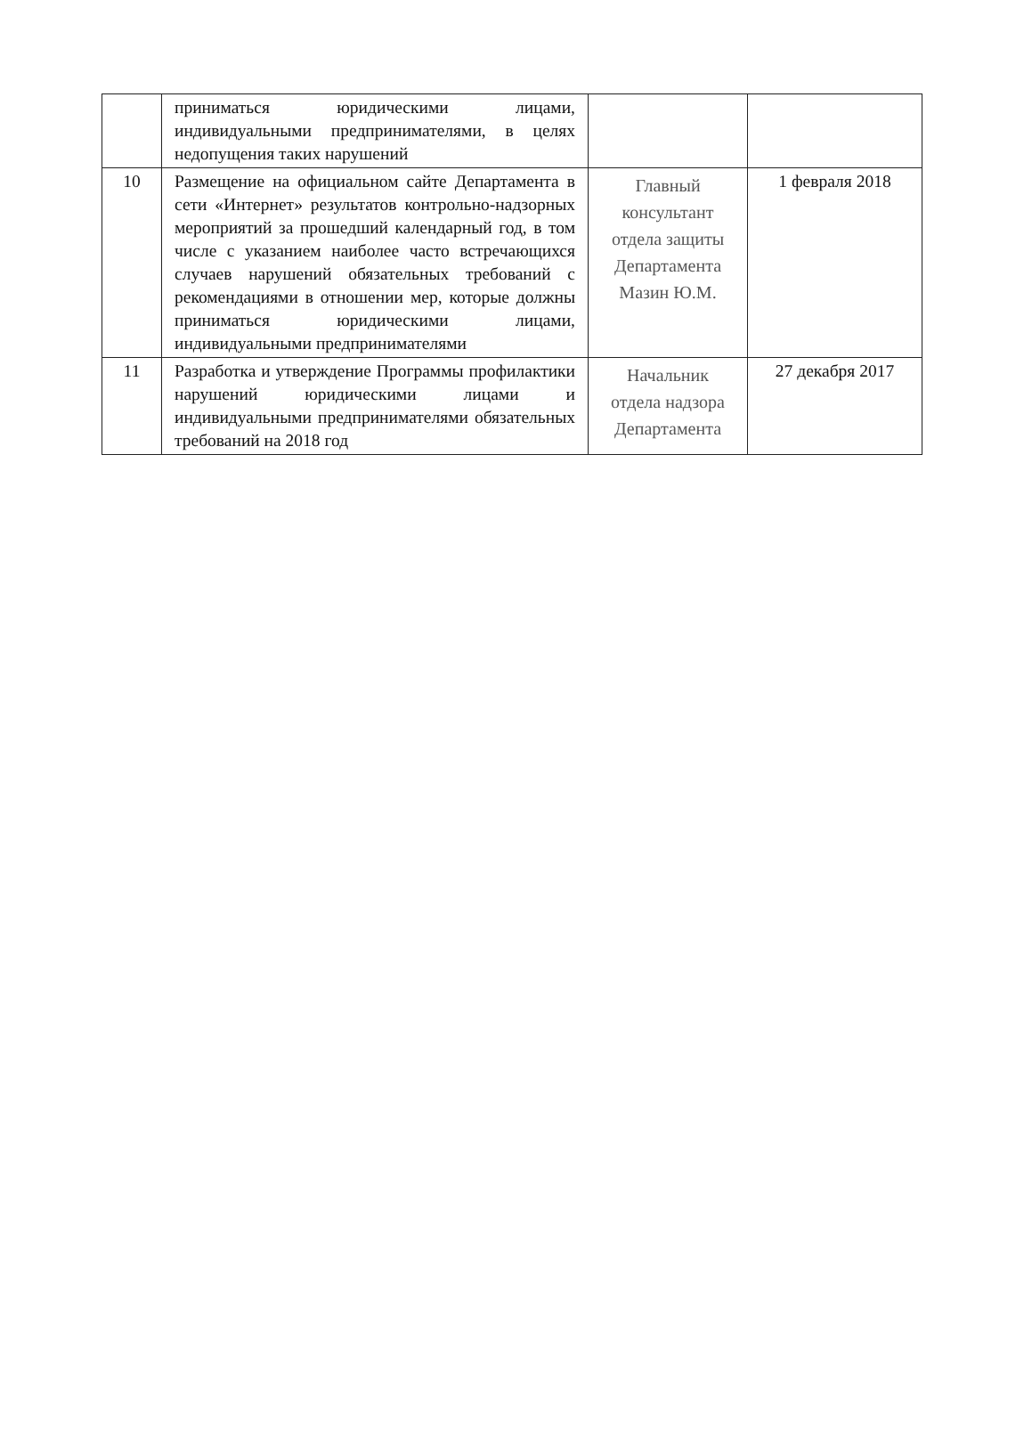| | приниматься юридическими лицами, индивидуальными предпринимателями, в целях недопущения таких нарушений | | |
| 10 | Размещение на официальном сайте Департамента в сети «Интернет» результатов контрольно-надзорных мероприятий за прошедший календарный год, в том числе с указанием наиболее часто встречающихся случаев нарушений обязательных требований с рекомендациями в отношении мер, которые должны приниматься юридическими лицами, индивидуальными предпринимателями | Главный консультант отдела защиты Департамента Мазин Ю.М. | 1 февраля 2018 |
| 11 | Разработка и утверждение Программы профилактики нарушений юридическими лицами и индивидуальными предпринимателями обязательных требований на 2018 год | Начальник отдела надзора Департамента | 27 декабря 2017 |